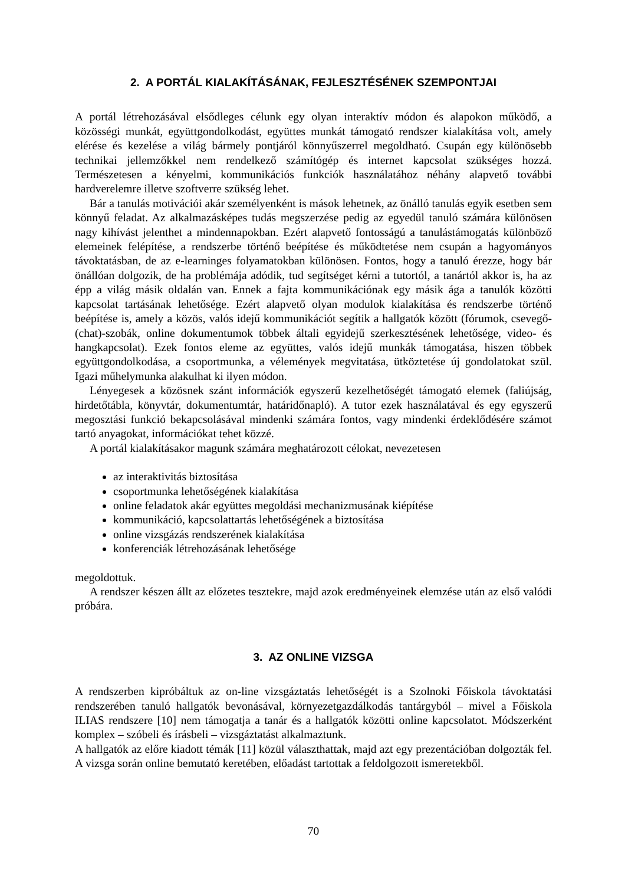2. A PORTÁL KIALAKÍTÁSÁNAK, FEJLESZTÉSÉNEK SZEMPONTJAI
A portál létrehozásával elsődleges célunk egy olyan interaktív módon és alapokon működő, a közösségi munkát, együttgondolkodást, együttes munkát támogató rendszer kialakítása volt, amely elérése és kezelése a világ bármely pontjáról könnyűszerrel megoldható. Csupán egy különösebb technikai jellemzőkkel nem rendelkező számítógép és internet kapcsolat szükséges hozzá. Természetesen a kényelmi, kommunikációs funkciók használatához néhány alapvető további hardverelemre illetve szoftverre szükség lehet.
Bár a tanulás motivációi akár személyenként is mások lehetnek, az önálló tanulás egyik esetben sem könnyű feladat. Az alkalmazásképes tudás megszerzése pedig az egyedül tanuló számára különösen nagy kihívást jelenthet a mindennapokban. Ezért alapvető fontosságú a tanulástámogatás különböző elemeinek felépítése, a rendszerbe történő beépítése és működtetése nem csupán a hagyományos távoktatásban, de az e-learninges folyamatokban különösen. Fontos, hogy a tanuló érezze, hogy bár önállóan dolgozik, de ha problémája adódik, tud segítséget kérni a tutortól, a tanártól akkor is, ha az épp a világ másik oldalán van. Ennek a fajta kommunikációnak egy másik ága a tanulók közötti kapcsolat tartásának lehetősége. Ezért alapvető olyan modulok kialakítása és rendszerbe történő beépítése is, amely a közös, valós idejű kommunikációt segítik a hallgatók között (fórumok, csevegő-(chat)-szobák, online dokumentumok többek általi egyidejű szerkesztésének lehetősége, video- és hangkapcsolat). Ezek fontos eleme az együttes, valós idejű munkák támogatása, hiszen többek együttgondolkodása, a csoportmunka, a vélemények megvitatása, ütköztetése új gondolatokat szül. Igazi műhelymunka alakulhat ki ilyen módon.
Lényegesek a közösnek szánt információk egyszerű kezelhetőségét támogató elemek (faliújság, hirdetőtábla, könyvtár, dokumentumtár, határidőnapló). A tutor ezek használatával és egy egyszerű megosztási funkció bekapcsolásával mindenki számára fontos, vagy mindenki érdeklődésére számot tartó anyagokat, információkat tehet közzé.
A portál kialakításakor magunk számára meghatározott célokat, nevezetesen
az interaktivitás biztosítása
csoportmunka lehetőségének kialakítása
online feladatok akár együttes megoldási mechanizmusának kiépítése
kommunikáció, kapcsolattartás lehetőségének a biztosítása
online vizsgázás rendszerének kialakítása
konferenciák létrehozásának lehetősége
megoldottuk.
A rendszer készen állt az előzetes tesztekre, majd azok eredményeinek elemzése után az első valódi próbára.
3. AZ ONLINE VIZSGA
A rendszerben kipróbáltuk az on-line vizsgáztatás lehetőségét is a Szolnoki Főiskola távoktatási rendszerében tanuló hallgatók bevonásával, környezetgazdálkodás tantárgyból – mivel a Főiskola ILIAS rendszere [10] nem támogatja a tanár és a hallgatók közötti online kapcsolatot. Módszerként komplex – szóbeli és írásbeli – vizsgáztatást alkalmaztunk.
A hallgatók az előre kiadott témák [11] közül választhattak, majd azt egy prezentációban dolgozták fel. A vizsga során online bemutató keretében, előadást tartottak a feldolgozott ismeretekből.
70